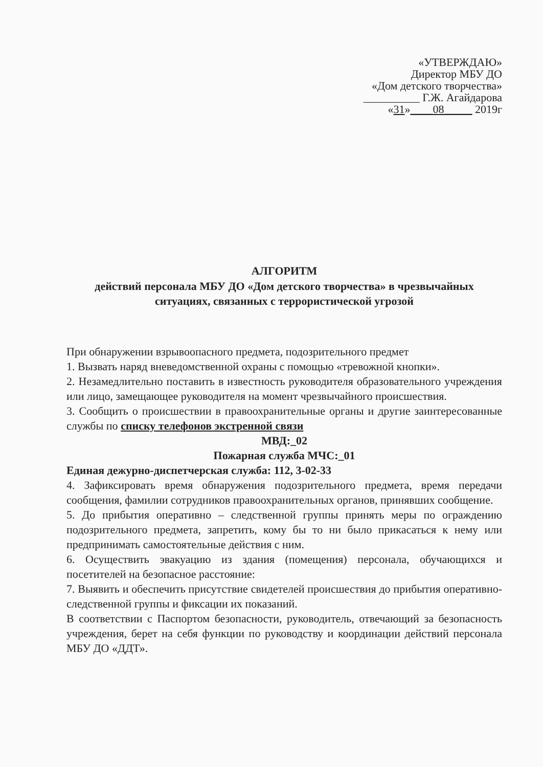«УТВЕРЖДАЮ»
Директор МБУ ДО
«Дом детского творчества»
__________ Г.Ж. Агайдарова
«31»____08_____ 2019г
АЛГОРИТМ
действий персонала МБУ ДО «Дом детского творчества» в чрезвычайных ситуациях, связанных с террористической угрозой
При обнаружении взрывоопасного предмета, подозрительного предмет
1. Вызвать наряд вневедомственной охраны с помощью «тревожной кнопки».
2. Незамедлительно поставить в известность руководителя образовательного учреждения или лицо, замещающее руководителя на момент чрезвычайного происшествия.
3. Сообщить о происшествии в правоохранительные органы и другие заинтересованные службы по списку телефонов экстренной связи
МВД:_02
Пожарная служба МЧС:_01
Единая дежурно-диспетчерская служба: 112, 3-02-33
4. Зафиксировать время обнаружения подозрительного предмета, время передачи сообщения, фамилии сотрудников правоохранительных органов, принявших сообщение.
5. До прибытия оперативно – следственной группы принять меры по ограждению подозрительного предмета, запретить, кому бы то ни было прикасаться к нему или предпринимать самостоятельные действия с ним.
6. Осуществить эвакуацию из здания (помещения) персонала, обучающихся и посетителей на безопасное расстояние:
7. Выявить и обеспечить присутствие свидетелей происшествия до прибытия оперативно-следственной группы и фиксации их показаний.
В соответствии с Паспортом безопасности, руководитель, отвечающий за безопасность учреждения, берет на себя функции по руководству и координации действий персонала МБУ ДО «ДДТ».